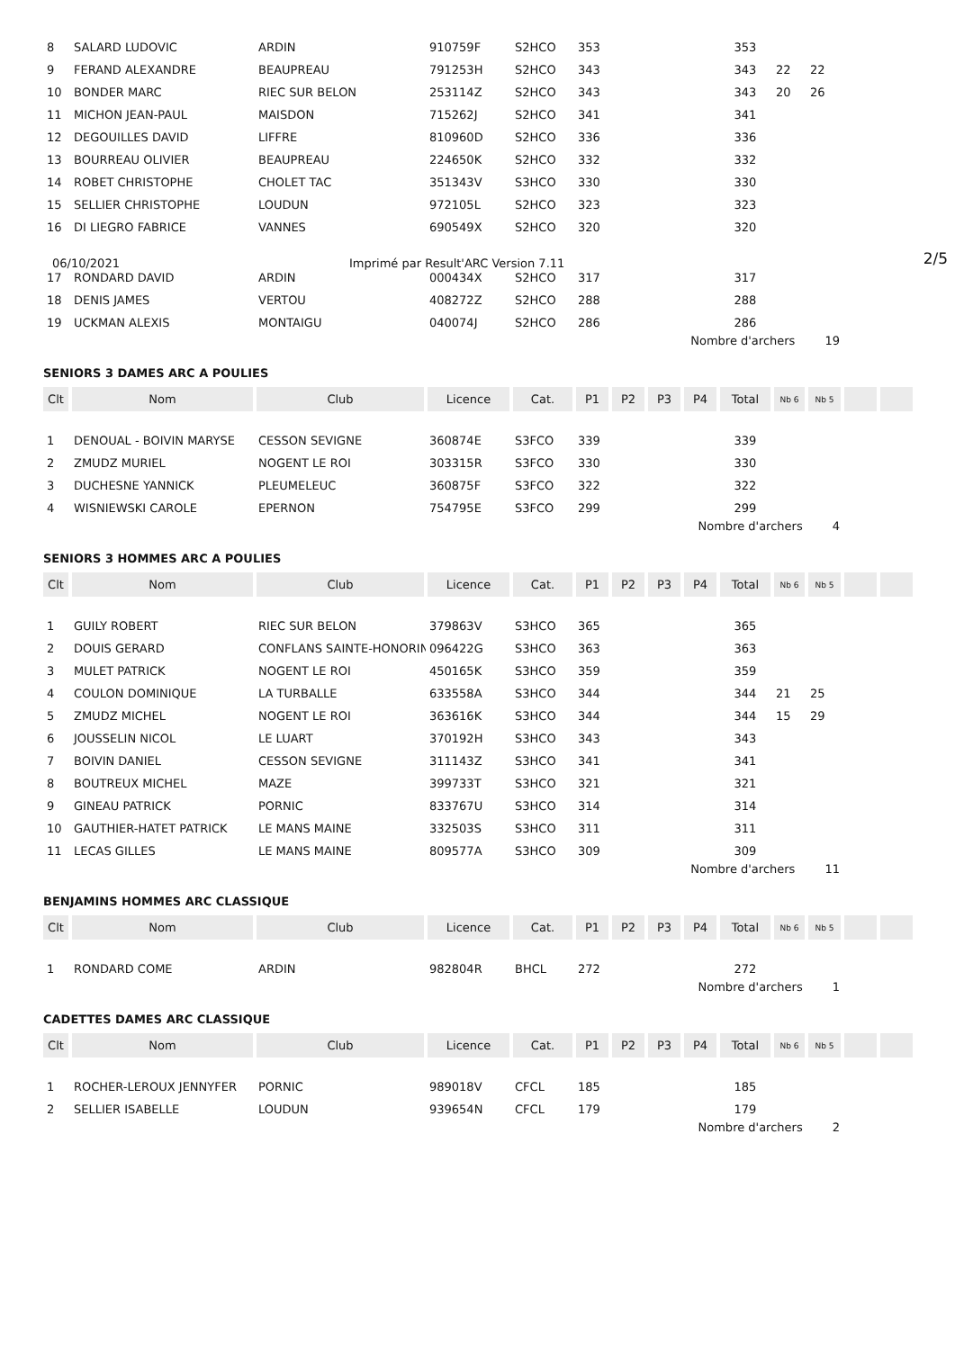| 8 | SALARD LUDOVIC | ARDIN | 910759F | S2HCO | 353 | | | | 353 | | | | |
| 9 | FERAND ALEXANDRE | BEAUPREAU | 791253H | S2HCO | 343 | | | | 343 | 22 | 22 | | |
| 10 | BONDER MARC | RIEC SUR BELON | 253114Z | S2HCO | 343 | | | | 343 | 20 | 26 | | |
| 11 | MICHON JEAN-PAUL | MAISDON | 715262J | S2HCO | 341 | | | | 341 | | | | |
| 12 | DEGOUILLES DAVID | LIFFRE | 810960D | S2HCO | 336 | | | | 336 | | | | |
| 13 | BOURREAU OLIVIER | BEAUPREAU | 224650K | S2HCO | 332 | | | | 332 | | | | |
| 14 | ROBET CHRISTOPHE | CHOLET TAC | 351343V | S3HCO | 330 | | | | 330 | | | | |
| 15 | SELLIER CHRISTOPHE | LOUDUN | 972105L | S2HCO | 323 | | | | 323 | | | | |
| 16 | DI LIEGRO FABRICE | VANNES | 690549X | S2HCO | 320 | | | | 320 | | | | |
06/10/2021 Imprimé par Result'ARC Version 7.11 2/5
| 17 | RONDARD DAVID | ARDIN | 000434X | S2HCO | 317 | | | | 317 | | | | |
| 18 | DENIS JAMES | VERTOU | 408272Z | S2HCO | 288 | | | | 288 | | | | |
| 19 | UCKMAN ALEXIS | MONTAIGU | 040074J | S2HCO | 286 | | | | 286 | | | | |
Nombre d'archers 19
SENIORS 3 DAMES ARC A POULIES
| Clt | Nom | Club | Licence | Cat. | P1 | P2 | P3 | P4 | Total | Nb 6 | Nb 5 | | |
| --- | --- | --- | --- | --- | --- | --- | --- | --- | --- | --- | --- | --- | --- |
| 1 | DENOUAL - BOIVIN MARYSE | CESSON SEVIGNE | 360874E | S3FCO | 339 | | | | 339 | | | | |
| 2 | ZMUDZ MURIEL | NOGENT LE ROI | 303315R | S3FCO | 330 | | | | 330 | | | | |
| 3 | DUCHESNE YANNICK | PLEUMELEUC | 360875F | S3FCO | 322 | | | | 322 | | | | |
| 4 | WISNIEWSKI CAROLE | EPERNON | 754795E | S3FCO | 299 | | | | 299 | | | | |
Nombre d'archers 4
SENIORS 3 HOMMES ARC A POULIES
| Clt | Nom | Club | Licence | Cat. | P1 | P2 | P3 | P4 | Total | Nb 6 | Nb 5 | | |
| --- | --- | --- | --- | --- | --- | --- | --- | --- | --- | --- | --- | --- | --- |
| 1 | GUILY ROBERT | RIEC SUR BELON | 379863V | S3HCO | 365 | | | | 365 | | | | |
| 2 | DOUIS GERARD | CONFLANS SAINTE-HONORINE | 096422G | S3HCO | 363 | | | | 363 | | | | |
| 3 | MULET PATRICK | NOGENT LE ROI | 450165K | S3HCO | 359 | | | | 359 | | | | |
| 4 | COULON DOMINIQUE | LA TURBALLE | 633558A | S3HCO | 344 | | | | 344 | 21 | 25 | | |
| 5 | ZMUDZ MICHEL | NOGENT LE ROI | 363616K | S3HCO | 344 | | | | 344 | 15 | 29 | | |
| 6 | JOUSSELIN NICOL | LE LUART | 370192H | S3HCO | 343 | | | | 343 | | | | |
| 7 | BOIVIN DANIEL | CESSON SEVIGNE | 311143Z | S3HCO | 341 | | | | 341 | | | | |
| 8 | BOUTREUX MICHEL | MAZE | 399733T | S3HCO | 321 | | | | 321 | | | | |
| 9 | GINEAU PATRICK | PORNIC | 833767U | S3HCO | 314 | | | | 314 | | | | |
| 10 | GAUTHIER-HATET PATRICK | LE MANS MAINE | 332503S | S3HCO | 311 | | | | 311 | | | | |
| 11 | LECAS GILLES | LE MANS MAINE | 809577A | S3HCO | 309 | | | | 309 | | | | |
Nombre d'archers 11
BENJAMINS HOMMES ARC CLASSIQUE
| Clt | Nom | Club | Licence | Cat. | P1 | P2 | P3 | P4 | Total | Nb 6 | Nb 5 | | |
| --- | --- | --- | --- | --- | --- | --- | --- | --- | --- | --- | --- | --- | --- |
| 1 | RONDARD COME | ARDIN | 982804R | BHCL | 272 | | | | 272 | | | | |
Nombre d'archers 1
CADETTES DAMES ARC CLASSIQUE
| Clt | Nom | Club | Licence | Cat. | P1 | P2 | P3 | P4 | Total | Nb 6 | Nb 5 | | |
| --- | --- | --- | --- | --- | --- | --- | --- | --- | --- | --- | --- | --- | --- |
| 1 | ROCHER-LEROUX JENNYFER | PORNIC | 989018V | CFCL | 185 | | | | 185 | | | | |
| 2 | SELLIER ISABELLE | LOUDUN | 939654N | CFCL | 179 | | | | 179 | | | | |
Nombre d'archers 2